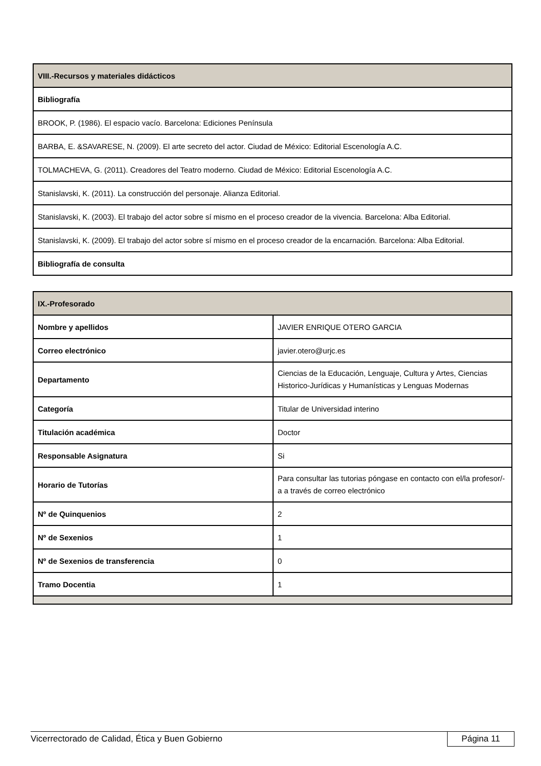| VIII.-Recursos y materiales didácticos |
| --- |
| Bibliografía |
| BROOK, P. (1986). El espacio vacío. Barcelona: Ediciones Península |
| BARBA, E. &SAVARESE, N. (2009). El arte secreto del actor. Ciudad de México: Editorial Escenología A.C. |
| TOLMACHEVA, G. (2011). Creadores del Teatro moderno. Ciudad de México: Editorial Escenología A.C. |
| Stanislavski, K. (2011). La construcción del personaje. Alianza Editorial. |
| Stanislavski, K. (2003). El trabajo del actor sobre sí mismo en el proceso creador de la vivencia. Barcelona: Alba Editorial. |
| Stanislavski, K. (2009). El trabajo del actor sobre sí mismo en el proceso creador de la encarnación. Barcelona: Alba Editorial. |
| Bibliografía de consulta |
| IX.-Profesorado | |
| --- | --- |
| Nombre y apellidos | JAVIER ENRIQUE OTERO GARCIA |
| Correo electrónico | javier.otero@urjc.es |
| Departamento | Ciencias de la Educación, Lenguaje, Cultura y Artes, Ciencias Historico-Jurídicas y Humanísticas y Lenguas Modernas |
| Categoría | Titular de Universidad interino |
| Titulación académica | Doctor |
| Responsable Asignatura | Si |
| Horario de Tutorías | Para consultar las tutorias póngase en contacto con el/la profesor/-a a través de correo electrónico |
| Nº de Quinquenios | 2 |
| Nº de Sexenios | 1 |
| Nº de Sexenios de transferencia | 0 |
| Tramo Docentia | 1 |
Vicerrectorado de Calidad, Ética y Buen Gobierno Página 11